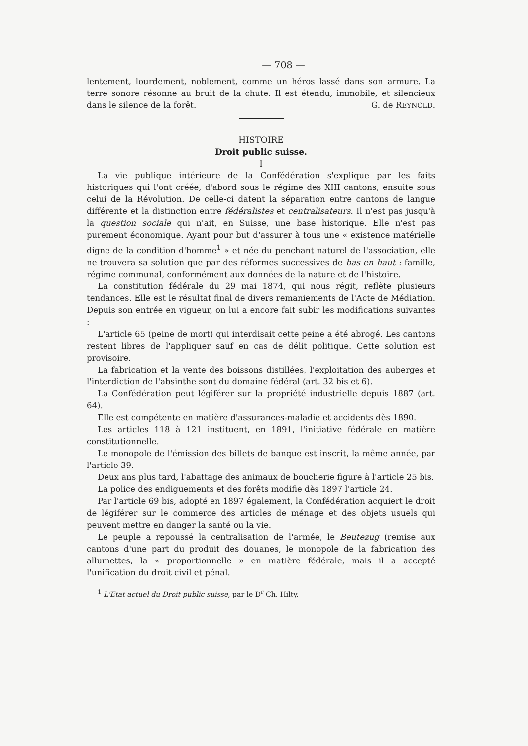— 708 —
lentement, lourdement, noblement, comme un héros lassé dans son armure. La terre sonore résonne au bruit de la chute. Il est étendu, immobile, et silencieux dans le silence de la forêt.
G. de REYNOLD.
HISTOIRE
Droit public suisse.
I
La vie publique intérieure de la Confédération s'explique par les faits historiques qui l'ont créée, d'abord sous le régime des XIII cantons, ensuite sous celui de la Révolution. De celle-ci datent la séparation entre cantons de langue différente et la distinction entre fédéralistes et centralisateurs. Il n'est pas jusqu'à la question sociale qui n'ait, en Suisse, une base historique. Elle n'est pas purement économique. Ayant pour but d'assurer à tous une « existence matérielle digne de la condition d'homme<sup>1</sup> » et née du penchant naturel de l'association, elle ne trouvera sa solution que par des réformes successives de bas en haut : famille, régime communal, conformément aux données de la nature et de l'histoire.
La constitution fédérale du 29 mai 1874, qui nous régit, reflète plusieurs tendances. Elle est le résultat final de divers remaniements de l'Acte de Médiation. Depuis son entrée en vigueur, on lui a encore fait subir les modifications suivantes :
L'article 65 (peine de mort) qui interdisait cette peine a été abrogé. Les cantons restent libres de l'appliquer sauf en cas de délit politique. Cette solution est provisoire.
La fabrication et la vente des boissons distillées, l'exploitation des auberges et l'interdiction de l'absinthe sont du domaine fédéral (art. 32 bis et 6).
La Confédération peut légiférer sur la propriété industrielle depuis 1887 (art. 64).
Elle est compétente en matière d'assurances-maladie et accidents dès 1890.
Les articles 118 à 121 instituent, en 1891, l'initiative fédérale en matière constitutionnelle.
Le monopole de l'émission des billets de banque est inscrit, la même année, par l'article 39.
Deux ans plus tard, l'abattage des animaux de boucherie figure à l'article 25 bis.
La police des endiguements et des forêts modifie dès 1897 l'article 24.
Par l'article 69 bis, adopté en 1897 également, la Confédération acquiert le droit de légiférer sur le commerce des articles de ménage et des objets usuels qui peuvent mettre en danger la santé ou la vie.
Le peuple a repoussé la centralisation de l'armée, le Beutezug (remise aux cantons d'une part du produit des douanes, le monopole de la fabrication des allumettes, la « proportionnelle » en matière fédérale, mais il a accepté l'unification du droit civil et pénal.
<sup>1</sup> L'Etat actuel du Droit public suisse, par le D<sup>r</sup> Ch. Hilty.